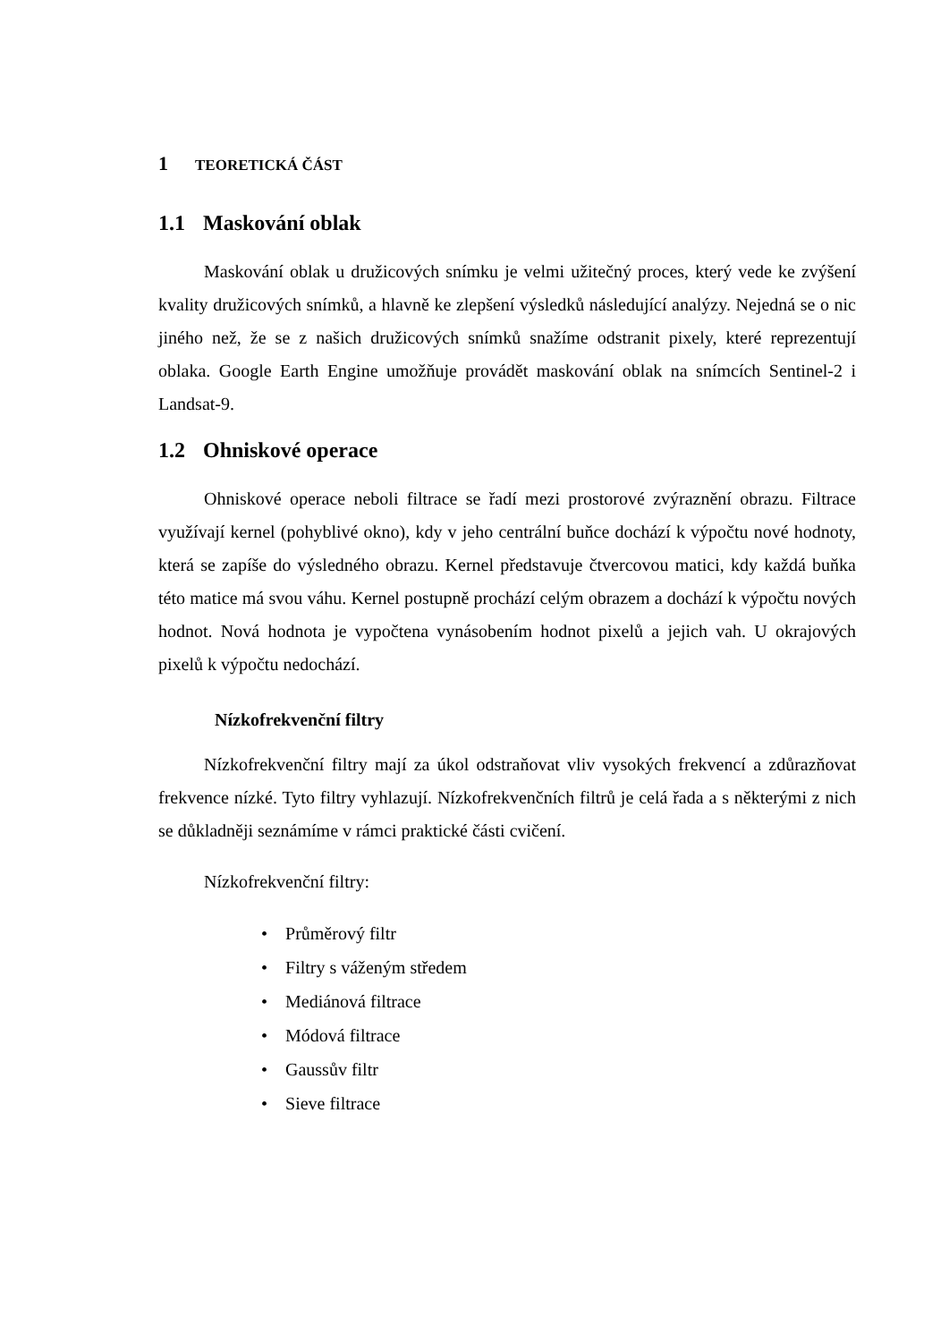1 TEORETICKÁ ČÁST
1.1 Maskování oblak
Maskování oblak u družicových snímku je velmi užitečný proces, který vede ke zvýšení kvality družicových snímků, a hlavně ke zlepšení výsledků následující analýzy. Nejedná se o nic jiného než, že se z našich družicových snímků snažíme odstranit pixely, které reprezentují oblaka. Google Earth Engine umožňuje provádět maskování oblak na snímcích Sentinel-2 i Landsat-9.
1.2 Ohniskové operace
Ohniskové operace neboli filtrace se řadí mezi prostorové zvýraznění obrazu. Filtrace využívají kernel (pohyblivé okno), kdy v jeho centrální buňce dochází k výpočtu nové hodnoty, která se zapíše do výsledného obrazu. Kernel představuje čtvercovou matici, kdy každá buňka této matice má svou váhu. Kernel postupně prochází celým obrazem a dochází k výpočtu nových hodnot. Nová hodnota je vypočtena vynásobením hodnot pixelů a jejich vah. U okrajových pixelů k výpočtu nedochází.
Nízkofrekvenční filtry
Nízkofrekvenční filtry mají za úkol odstraňovat vliv vysokých frekvencí a zdůrazňovat frekvence nízké. Tyto filtry vyhlazují. Nízkofrekvenčních filtrů je celá řada a s některými z nich se důkladněji seznámíme v rámci praktické části cvičení.
Nízkofrekvenční filtry:
• Průměrový filtr
• Filtry s váženým středem
• Mediánová filtrace
• Módová filtrace
• Gaussův filtr
• Sieve filtrace